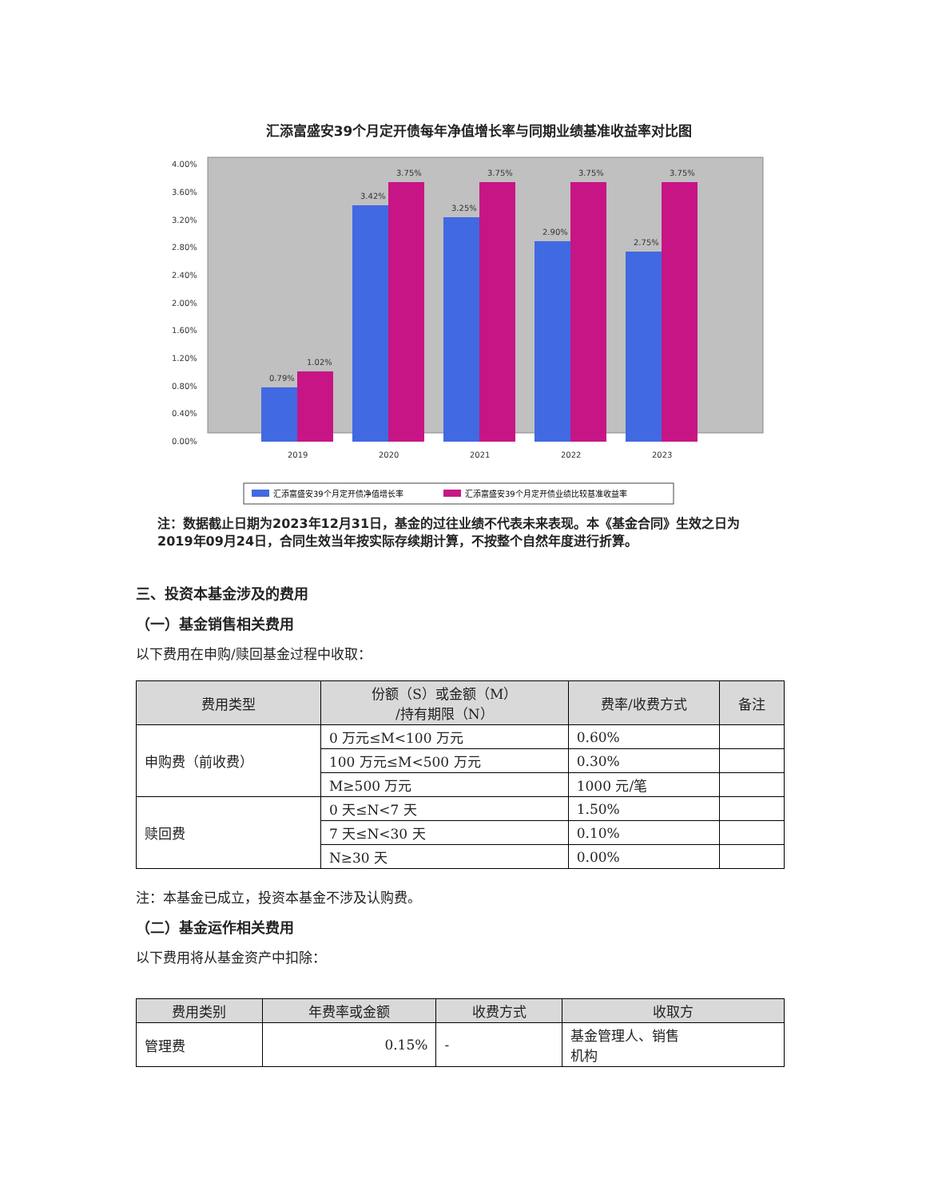汇添富盛安39个月定开债每年净值增长率与同期业绩基准收益率对比图
4.00%
3.60%
3.20%
2.80%
2.40%
2.00%
1.60%
1.20%
0.80%
0.40%
0.00%
0.79%
1.02%
3.42%
3.75%
3.25%
3.75%
2.90%
3.75%
2.75%
3.75%
2019
2020
2021
2022
2023
汇添富盛安39个月定开债净值增长率
汇添富盛安39个月定开债业绩比较基准收益率
注：数据截止日期为2023年12月31日，基金的过往业绩不代表未来表现。本《基金合同》生效之日为2019年09月24日，合同生效当年按实际存续期计算，不按整个自然年度进行折算。
三、投资本基金涉及的费用
（一）基金销售相关费用
以下费用在申购/赎回基金过程中收取：
| 费用类型 | 份额（S）或金额（M） /持有期限（N） | 费率/收费方式 | 备注 |
| --- | --- | --- | --- |
| 申购费（前收费） | 0 万元≤M<100 万元 | 0.60% | |
| | 100 万元≤M<500 万元 | 0.30% | |
| | M≥500 万元 | 1000 元/笔 | |
| 赎回费 | 0 天≤N<7 天 | 1.50% | |
| | 7 天≤N<30 天 | 0.10% | |
| | N≥30 天 | 0.00% | |
注：本基金已成立，投资本基金不涉及认购费。
（二）基金运作相关费用
以下费用将从基金资产中扣除：
| 费用类别 | 年费率或金额 | 收费方式 | 收取方 |
| --- | --- | --- | --- |
| 管理费 | 0.15% | - | 基金管理人、销售 机构 |